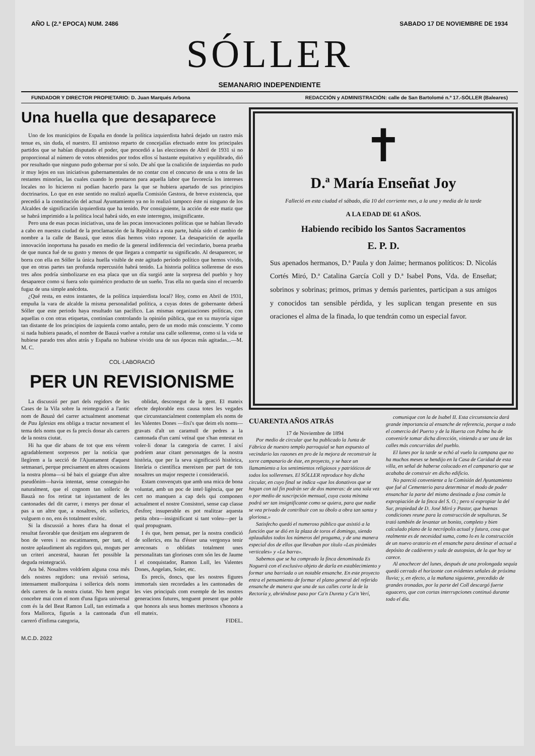AÑO L (2.ª EPOCA) NUM. 2486 SABADO 17 DE NOVIEMBRE DE 1934
SÓLLER
SEMANARIO INDEPENDIENTE
FUNDADOR Y DIRECTOR PROPIETARIO: D. Juan Marqués Arbona REDACCIÓN y ADMINISTRACIÓN: calle de San Bartolomé n.º 17.-SÓLLER (Baleares)
Una huella que desaparece
Uno de los municipios de España en donde la política izquierdista habrá dejado un rastro más tenue es, sin duda, el nuestro. El amistoso reparto de concejalías efectuado entre los principales partidos que se habían disputado el poder, que procedió a las elecciones de Abril de 1931 si no proporcional al número de votos obtenidos por todos ellos sí bastante equitativo y equilibrado, dió por resultado que ninguno pudo gobernar por sí solo. De ahí que la coalición de izquierdas no pudo ir muy lejos en sus iniciativas gubernamentales de no contar con el concurso de una u otra de las restantes minorías, las cuales cuando lo prestaron para aquella labor que favorecía los intereses locales no lo hicieron ni podían hacerlo para la que se hubiera apartado de sus principios doctrinarios. Lo que en este sentido no realizó aquella Comisión Gestora, de breve existencia, que precedió a la constitución del actual Ayuntamiento ya no lo realizó tampoco éste ni ninguno de los Alcaldes de significación izquierdista que ha tenido. Por consiguiente, la acción de este matiz que se habrá imprimido a la política local habrá sido, en este interregno, insignificante.
Pero una de esas pocas iniciativas, una de las pocas innovaciones políticas que se habían llevado a cabo en nuestra ciudad de la proclamación de la República a esta parte, había sido el cambio de nombre a la calle de Bauzá, que estos días hemos visto reponer. La desaparición de aquella innovación inoportuna ha pasado en medio de la general indiferencia del vecindario, buena prueba de que nunca fué de su gusto y menos de que llegara a compartir su significado. Al desaparecer, se borra con ella en Sóller la única huella visible de este agitado período político que hemos vivido, que en otras partes tan profunda repercusión habrá tenido. La historia política sollerense de esos tres años podría simbolizarse en esa placa que un día surgió ante la sorpresa del pueblo y hoy desaparece como si fuera solo quimérico producto de un sueño. Tras ella no queda sino el recuerdo fugaz de una simple anécdota.
¿Qué resta, en estos instantes, de la política izquierdista local? Hoy, como en Abril de 1931, empuña la vara de alcalde la misma personalidad política, a cuyas dotes de gobernante deberá Sóller que este periodo haya resultado tan pacífico. Las mismas organizaciones políticas, con aquellas o con otras etiquetas, continúan controlando la opinión pública, que en su mayoría sigue tan distante de los principios de izquierda como antaño, pero de un modo más consciente. Y como si nada hubiera pasado, el nombre de Bauzá vuelve a rotular una calle sollerense, como si la vida se hubiese parado tres años atrás y España no hubiese vivido una de sus épocas más agitadas...—M. M. C.
COL·LABORACIÓ
PER UN REVISIONISME
La discussió per part dels regidors de les Cases de la Vila sobre la reintegració a l'antic nom de Bauzà del carrer actualment anomenat de Pau Iglesias ens obliga a tractar novament el tema dels noms que es fa precís donar als carrers de la nostra ciutat.
Hi ha que dir abans de tot que ens vérem agradablement sorpresos per la notícia que llegírem a la secció de l'Ajuntament d'aquest setmanari, perque precisament en altres ocasions la nostra ploma—si bé baix el guiatge d'un altre pseudònim—havia intentat, sense conseguir-ho naturalment, que el cognom tan sollerìc de Bauzà no fos retirat tat injustament de les cantonades del dit carrer, i menys per donar el pas a un altre que, a nosaltres, els sollerics, vulguem o no, ens és totalment exòtic.
Si la discussió a hores d'ara ha donat el resultat favorable que desitjam ens alegrarem de bon de veres i no escatimarem, per tant, el nostre aplaudiment als regidors qui, moguts per un criteri ancestral, hauran fet possible la deguda reintegració.
Ara bé. Nosaltres voldríem alguna cosa més dels nostres regidors: una revisió seriosa, intensament mallorquina i sollerica dels noms dels carrers de la nostra ciutat. No hem pogut concebre mai com el nom d'una figura universal com és la del Beat Ramon Lull, tan estimada a fora Mallorca, figuràs a la cantonada d'un carreró d'ínfima categoria,
oblidat, desconegut de la gent. El mateix efecte deplorable ens causa totes les vegades que circunstancialment contemplam els noms de les Valentes Dones —fixi's que deim els noms—gravats d'alt un caramull de pedres a la cantonada d'un camí veïnal que s'han entestat en voler-li donar la categoria de carrer. I així podríem anar citant personatges de la nostra història, que per la seva significació històrica, literària o científica mereixen per part de tots nosaltres un major respecte i consideració.
Estam convençuts que amb una mica de bona voluntat, amb un poc de intel·ligència, que per cert no manquen a cap dels qui componen actualment el nostre Consistori, sense cap classe d'esforç insuperable es pot realitzar aquesta petita obra—insignificant si tant voleu—per la qual propugnam.
I és que, hem pensat, per la nostra condició de sollerics, ens ha d'ésser una vergonya tenir arreconats o oblidats totalment unes personalitats tan glorioses com són les de Jaume I el conquistador, Ramon Lull, les Valentes Dones, Angelats, Soler, etc.
Es precís, doncs, que les nostres figures immortals sien recordades a les cantonades de les vies principals com exemple de les nostres generacions futures, tenguent present que poble que honora als seus homes meritosos s'honora a ell mateix.
FIDEL.
✝
D.ª María Enseñat Joy
Falleció en esta ciudad el sábado, día 10 del corriente mes, a la una y media de la tarde
A LA EDAD DE 61 AÑOS.
Habiendo recibido los Santos Sacramentos
E. P. D.
Sus apenados hermanos, D.ª Paula y don Jaime; hermanos políticos: D. Nicolás Cortés Miró, D.ª Catalina García Coll y D.ª Isabel Pons, Vda. de Enseñat; sobrinos y sobrinas; primos, primas y demás parientes, participan a sus amigos y conocidos tan sensible pérdida, y les suplican tengan presente en sus oraciones el alma de la finada, lo que tendrán como un especial favor.
CUARENTA AÑOS ATRÁS
17 de Noviembre de 1894
Por medio de circular que ha publicado la Junta de Fábrica de nuestro templo parroquial se han expuesto al vecindario las razones en pro de la mejora de reconstruir la torre campanario de éste, en proyecto, y se hace un llamamiento a los sentimientos religiosos y patrióticos de todos los sollerenses. El SÓLLER reproduce hoy dicha circular, en cuyo final se indica «que los donativos que se hagan con tal fin podrán ser de dos maneras: de una sola vez o por medio de suscripción mensual, cuya cuota mínima podrá ser tan insignificante como se quiera, para que nadie se vea privado de contribuir con su óbolo a obra tan santa y gloriosa.»
Satisfecho quedó el numeroso público que asistió a la función que se dió en la plaza de toros el domingo, siendo aplaudidos todos los números del progama, y de una manera especial dos de ellos que llevaban por título «Las pirámides verticales» y «La barra».
Sabemos que se ha comprado la finca denominada Es Noguerà con el exclusivo objeto de darla en establecimiento y formar una barriada o un notable ensanche. En este proyecto entra el pensamiento de formar el plano general del referido ensanche de manera que una de sus calles corte la de la Rectoría y, abriéndose paso por Ca'n Dureta y Ca'n Verí,
comunique con la de Isabel II. Esta circunstancia dará grande importancia al ensanche de referencia, porque a todo el comercio del Puerto y de la Huerta con Palma ha de convenirle tomar dicha dirección, viniendo a ser una de las calles más concurridas del pueblo.
El lunes por la tarde se echó al vuelo la campana que no ha muchos meses se bendijo en la Casa de Caridad de esta villa, en señal de haberse colocado en el campanario que se acababa de construir en dicho edificio.
No pareció conveniente a la Comisión del Ayuntamiento que fué al Cementerio para determinar el modo de poder ensanchar la parte del mismo destinada a fosa común la expropiación de la finca del S. O.; pero sí expropiar la del Sur, propiedad de D. José Miró y Pastor, que buenas condiciones reune para la construcción de sepulturas. Se trató también de levantar un bonito, completo y bien calculado plano de la necrópolis actual y futura, cosa que realmente es de necesidad suma, como lo es la construcción de un nuevo oratorio en el ensanche para destinar el actual a depósito de cadáveres y sala de autopsias, de la que hoy se carece.
Al anochecer del lunes, después de una prolongada sequía quedó cerrado el horizonte con evidentes señales de próxima lluvia; y, en efecto, a la mañana siguiente, precedido de grandes tronadas, por la parte del Coll descargó fuerte aguacero, que con cortas interrupciones continuó durante todo el día.
M.C.D. 2022